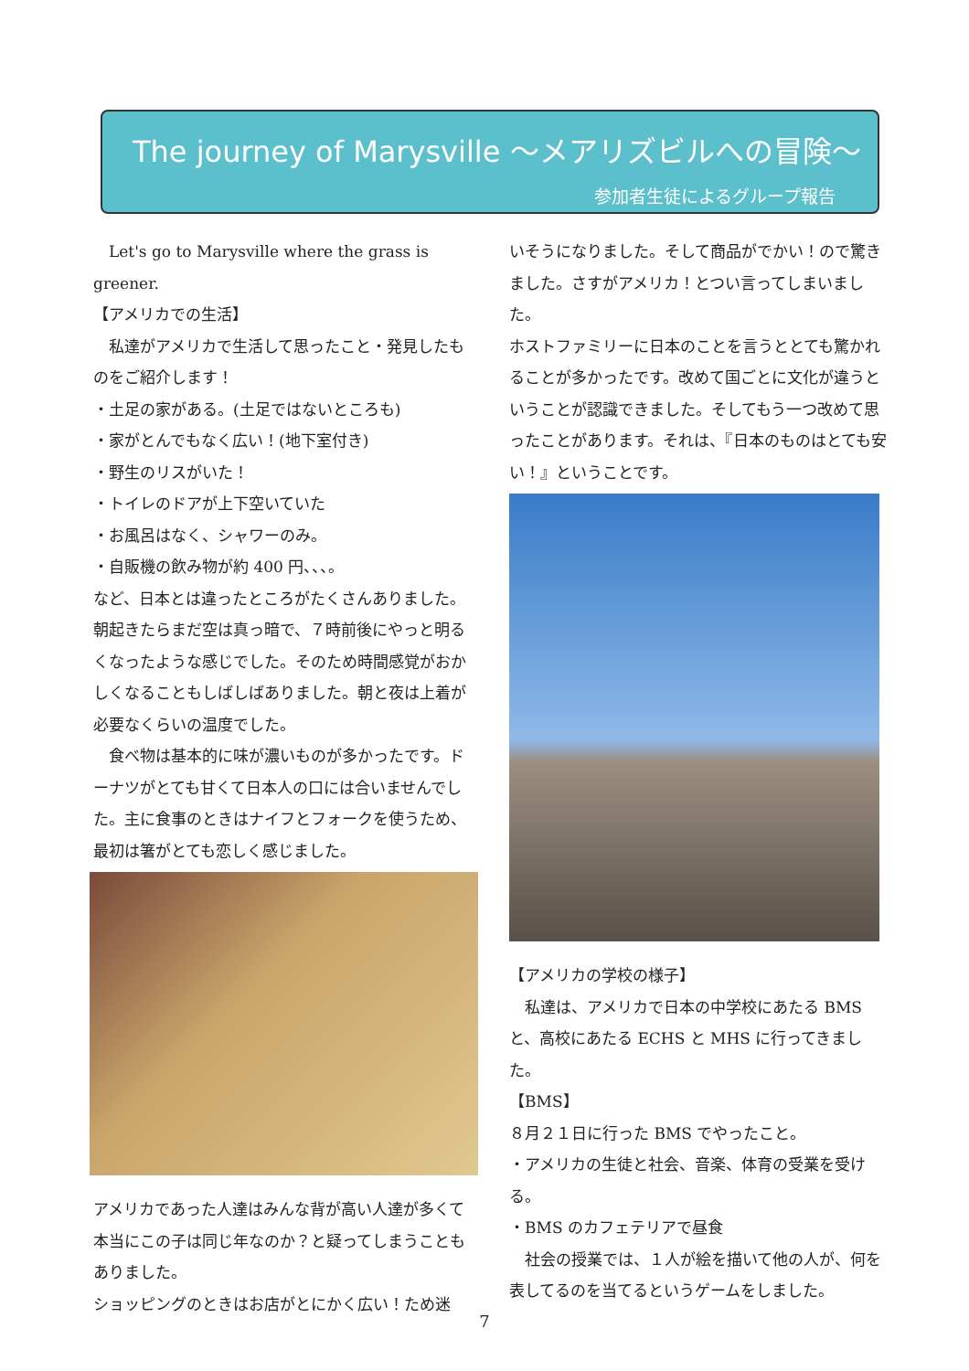The journey of Marysville ～メアリズビルへの冒険～
参加者生徒によるグループ報告
Let's go to Marysville where the grass is greener.
【アメリカでの生活】
私達がアメリカで生活して思ったこと・発見したものをご紹介します！
・土足の家がある。(土足ではないところも)
・家がとんでもなく広い！(地下室付き)
・野生のリスがいた！
・トイレのドアが上下空いていた
・お風呂はなく、シャワーのみ。
・自販機の飲み物が約 400 円、、、。
など、日本とは違ったところがたくさんありました。朝起きたらまだ空は真っ暗で、７時前後にやっと明るくなったような感じでした。そのため時間感覚がおかしくなることもしばしばありました。朝と夜は上着が必要なくらいの温度でした。
食べ物は基本的に味が濃いものが多かったです。ドーナツがとても甘くて日本人の口には合いませんでした。主に食事のときはナイフとフォークを使うため、最初は箸がとても恋しく感じました。
アメリカであった人達はみんな背が高い人達が多くて本当にこの子は同じ年なのか？と疑ってしまうこともありました。
ショッピングのときはお店がとにかく広い！ため迷
いそうになりました。そして商品がでかい！ので驚きました。さすがアメリカ！とつい言ってしまいました。
ホストファミリーに日本のことを言うととても驚かれることが多かったです。改めて国ごとに文化が違うということが認識できました。そしてもう一つ改めて思ったことがあります。それは、『日本のものはとても安い！』ということです。
【アメリカの学校の様子】
私達は、アメリカで日本の中学校にあたる BMS と、高校にあたる ECHS と MHS に行ってきました。
【BMS】
８月２１日に行った BMS でやったこと。
・アメリカの生徒と社会、音楽、体育の受業を受ける。
・BMS のカフェテリアで昼食
社会の授業では、１人が絵を描いて他の人が、何を表してるのを当てるというゲームをしました。
7